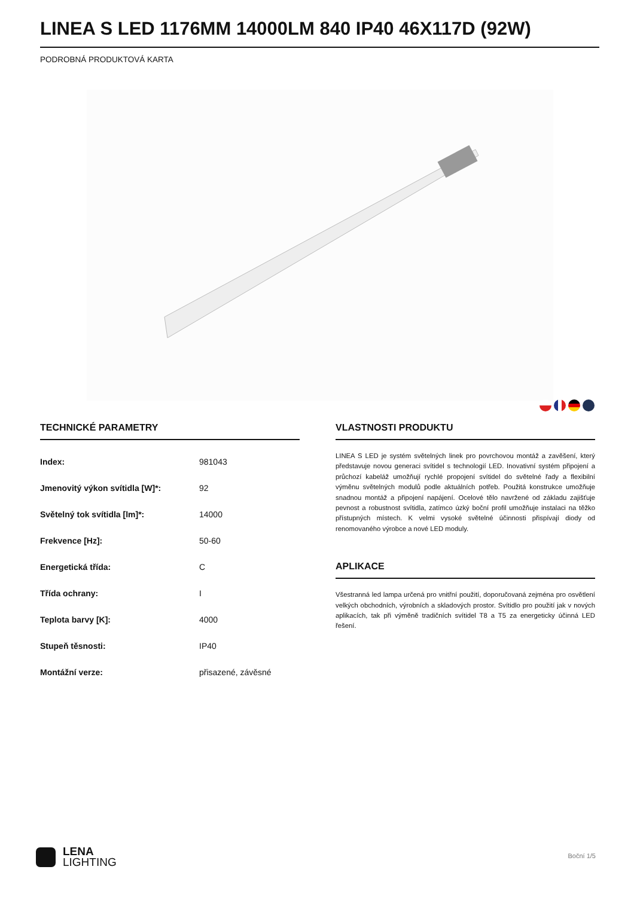LINEA S LED 1176MM 14000LM 840 IP40 46X117D (92W)
PODROBNÁ PRODUKTOVÁ KARTA
TECHNICKÉ PARAMETRY
| Index: | 981043 |
| Jmenovitý výkon svítidla [W]*: | 92 |
| Světelný tok svítidla [lm]*: | 14000 |
| Frekvence [Hz]: | 50-60 |
| Energetická třída: | C |
| Třída ochrany: | I |
| Teplota barvy [K]: | 4000 |
| Stupeň těsnosti: | IP40 |
| Montážní verze: | přisazené, závěsné |
VLASTNOSTI PRODUKTU
LINEA S LED je systém světelných linek pro povrchovou montáž a zavěšení, který představuje novou generaci svítidel s technologií LED. Inovativní systém připojení a průchozí kabeláž umožňují rychlé propojení svítidel do světelné řady a flexibilní výměnu světelných modulů podle aktuálních potřeb. Použitá konstrukce umožňuje snadnou montáž a připojení napájení. Ocelové tělo navržené od základu zajišťuje pevnost a robustnost svítidla, zatímco úzký boční profil umožňuje instalaci na těžko přístupných místech. K velmi vysoké světelné účinnosti přispívají diody od renomovaného výrobce a nové LED moduly.
APLIKACE
Všestranná led lampa určená pro vnitřní použití, doporučovaná zejména pro osvětlení velkých obchodních, výrobních a skladových prostor. Svítidlo pro použití jak v nových aplikacích, tak při výměně tradičních svítidel T8 a T5 za energeticky účinná LED řešení.
LENA
LIGHTING
Boční 1/5